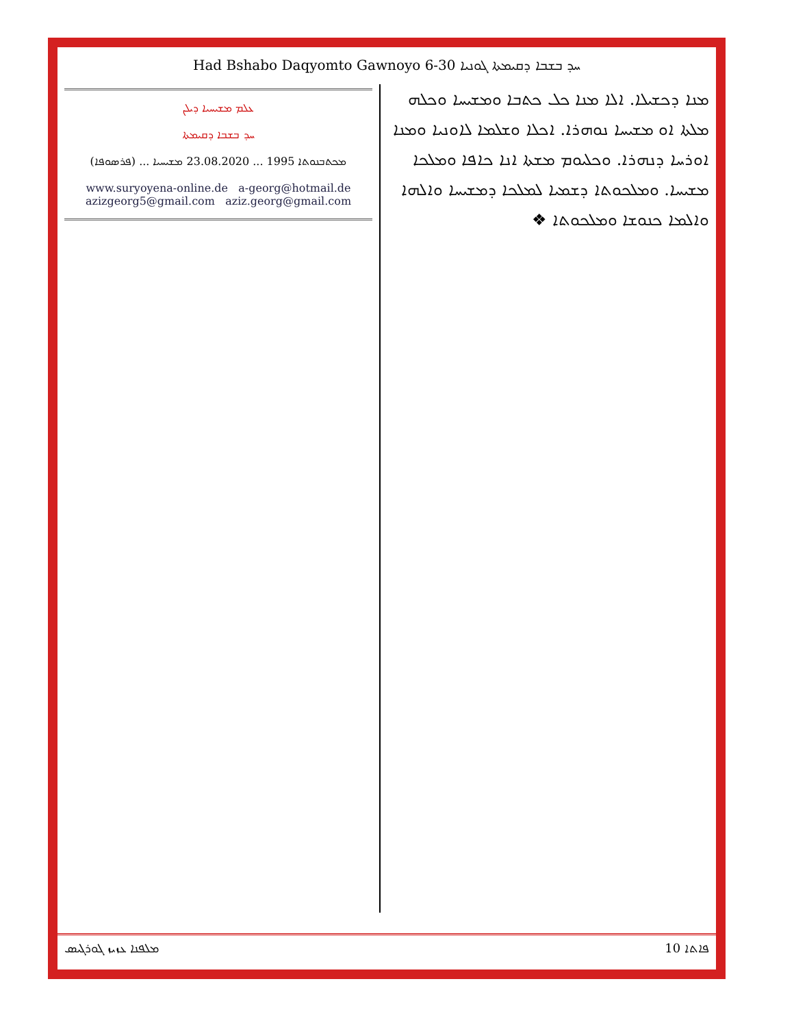Had Bshabo Daqyomto Gawnoyo 6-30 ܚܕ ܒܫܒܐ ܕܩܝܡܬܐ ܓܘܢܝܐ
ܥܠܡ ܡܫܝܚܝܐ ܕܝܠܢ
ܚܕ ܒܫܒܐ ܕܩܝܡܬܐ
ܡܟܬܒܢܘܬܐ 1995 ... 23.08.2020 ܡܫܝܚܝܐ ... (ܦܪܣܘܦܐ)
www.suryoyena-online.de a-georg@hotmail.de
azizgeorg5@gmail.com aziz.georg@gmail.com
ܡܢܐ ܕܟܫܝܠܐ. ܐܠܐ ܡܢܐ ܟܠ ܟܬܒܐ ܘܡܫܝܚܐ ܘܟܠܗ ܡܠܬܐ ܐܘ ܡܫܝܚܐ ܢܘܗܪܐ. ܐܟܠܐ ܘܫܠܡܐ ܠܐܘܢܝܐ ܘܡܢܐ ܐܘܪܚܐ ܕܢܗܪܐ. ܘܟܠܝܘܡ ܡܫܬܐ ܐܢܐ ܟܐܦܐ ܘܡܠܟܐ ܡܫܝܚܐ. ܘܡܠܟܘܬܐ ܕܫܡܝܐ ܠܡܠܟܐ ܕܡܫܝܚܐ ܘܐܠܗܐ ܘܐܠܡܐ ܟܢܘܫܐ ܘܡܠܟܘܬܐ ❖
ܡܠܦܢܐ ܥܙܝܙ ܓܘܪܓܝܣ 10 ܦܐܬܐ